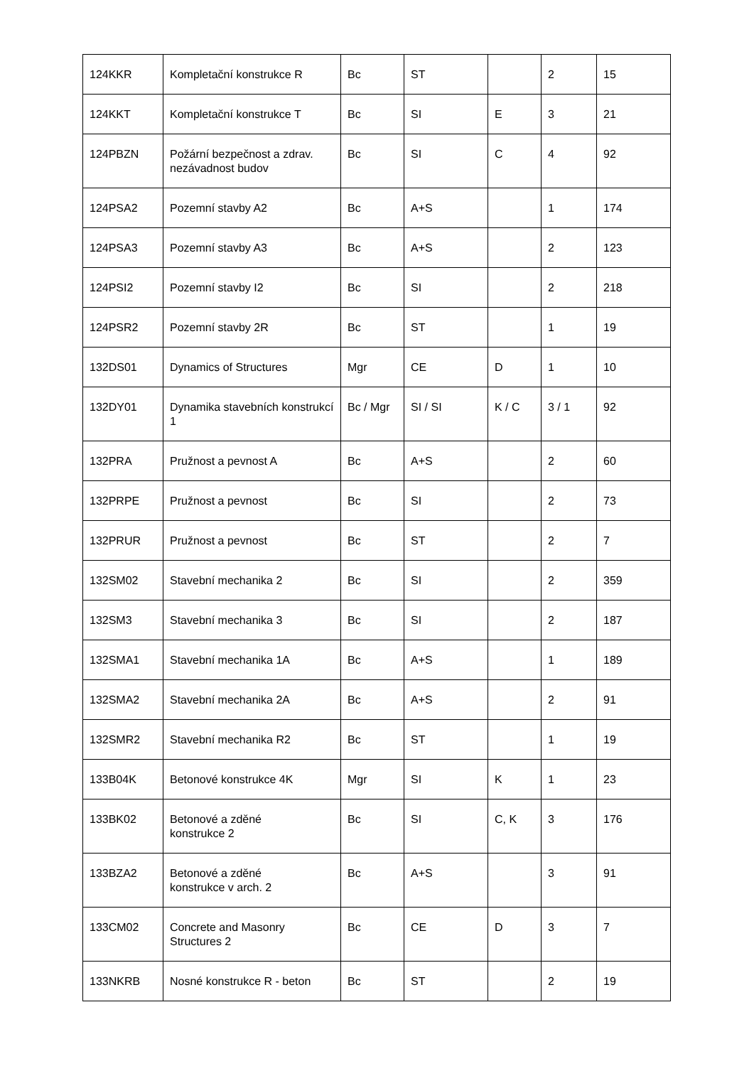| 124KKR | Kompletační konstrukce R | Bc | ST | | 2 | 15 |
| 124KKT | Kompletační konstrukce T | Bc | SI | E | 3 | 21 |
| 124PBZN | Požární bezpečnost a zdrav. nezávadnost budov | Bc | SI | C | 4 | 92 |
| 124PSA2 | Pozemní stavby A2 | Bc | A+S | | 1 | 174 |
| 124PSA3 | Pozemní stavby A3 | Bc | A+S | | 2 | 123 |
| 124PSI2 | Pozemní stavby I2 | Bc | SI | | 2 | 218 |
| 124PSR2 | Pozemní stavby 2R | Bc | ST | | 1 | 19 |
| 132DS01 | Dynamics of Structures | Mgr | CE | D | 1 | 10 |
| 132DY01 | Dynamika stavebních konstrukcí 1 | Bc / Mgr | SI / SI | K / C | 3 / 1 | 92 |
| 132PRA | Pružnost a pevnost A | Bc | A+S | | 2 | 60 |
| 132PRPE | Pružnost a pevnost | Bc | SI | | 2 | 73 |
| 132PRUR | Pružnost a pevnost | Bc | ST | | 2 | 7 |
| 132SM02 | Stavební mechanika 2 | Bc | SI | | 2 | 359 |
| 132SM3 | Stavební mechanika 3 | Bc | SI | | 2 | 187 |
| 132SMA1 | Stavební mechanika 1A | Bc | A+S | | 1 | 189 |
| 132SMA2 | Stavební mechanika 2A | Bc | A+S | | 2 | 91 |
| 132SMR2 | Stavební mechanika R2 | Bc | ST | | 1 | 19 |
| 133B04K | Betonové konstrukce 4K | Mgr | SI | K | 1 | 23 |
| 133BK02 | Betonové a zděné konstrukce 2 | Bc | SI | C, K | 3 | 176 |
| 133BZA2 | Betonové a zděné konstrukce v arch. 2 | Bc | A+S | | 3 | 91 |
| 133CM02 | Concrete and Masonry Structures 2 | Bc | CE | D | 3 | 7 |
| 133NKRB | Nosné konstrukce R - beton | Bc | ST | | 2 | 19 |